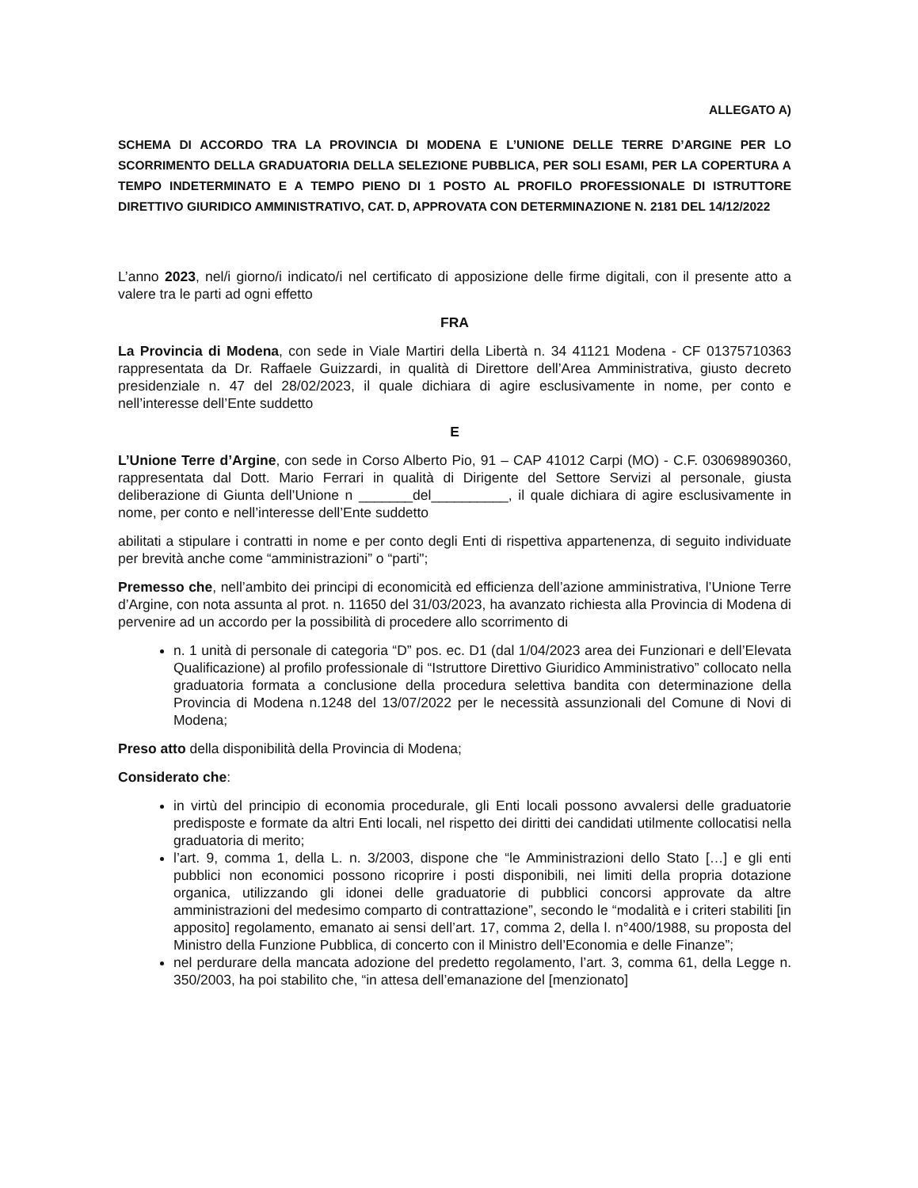ALLEGATO A)
SCHEMA DI ACCORDO TRA LA PROVINCIA DI MODENA E L’UNIONE DELLE TERRE D’ARGINE PER LO SCORRIMENTO DELLA GRADUATORIA DELLA SELEZIONE PUBBLICA, PER SOLI ESAMI, PER LA COPERTURA A TEMPO INDETERMINATO E A TEMPO PIENO DI 1 POSTO AL PROFILO PROFESSIONALE DI ISTRUTTORE DIRETTIVO GIURIDICO AMMINISTRATIVO, CAT. D, APPROVATA CON DETERMINAZIONE N. 2181 DEL 14/12/2022
L’anno 2023, nel/i giorno/i indicato/i nel certificato di apposizione delle firme digitali, con il presente atto a valere tra le parti ad ogni effetto
FRA
La Provincia di Modena, con sede in Viale Martiri della Libertà n. 34 41121 Modena - CF 01375710363 rappresentata da Dr. Raffaele Guizzardi, in qualità di Direttore dell’Area Amministrativa, giusto decreto presidenziale n. 47 del 28/02/2023, il quale dichiara di agire esclusivamente in nome, per conto e nell’interesse dell’Ente suddetto
E
L’Unione Terre d’Argine, con sede in Corso Alberto Pio, 91 – CAP 41012 Carpi (MO) - C.F. 03069890360, rappresentata dal Dott. Mario Ferrari in qualità di Dirigente del Settore Servizi al personale, giusta deliberazione di Giunta dell’Unione n _______del__________, il quale dichiara di agire esclusivamente in nome, per conto e nell’interesse dell’Ente suddetto
abilitati a stipulare i contratti in nome e per conto degli Enti di rispettiva appartenenza, di seguito individuate per brevità anche come “amministrazioni” o “parti";
Premesso che, nell’ambito dei principi di economicità ed efficienza dell’azione amministrativa, l’Unione Terre d’Argine, con nota assunta al prot. n. 11650 del 31/03/2023, ha avanzato richiesta alla Provincia di Modena di pervenire ad un accordo per la possibilità di procedere allo scorrimento di
n. 1 unità di personale di categoria “D” pos. ec. D1 (dal 1/04/2023 area dei Funzionari e dell’Elevata Qualificazione) al profilo professionale di “Istruttore Direttivo Giuridico Amministrativo” collocato nella graduatoria formata a conclusione della procedura selettiva bandita con determinazione della Provincia di Modena n.1248 del 13/07/2022 per le necessità assunzionali del Comune di Novi di Modena;
Preso atto della disponibilità della Provincia di Modena;
Considerato che:
in virtù del principio di economia procedurale, gli Enti locali possono avvalersi delle graduatorie predisposte e formate da altri Enti locali, nel rispetto dei diritti dei candidati utilmente collocatisi nella graduatoria di merito;
l’art. 9, comma 1, della L. n. 3/2003, dispone che “le Amministrazioni dello Stato […] e gli enti pubblici non economici possono ricoprire i posti disponibili, nei limiti della propria dotazione organica, utilizzando gli idonei delle graduatorie di pubblici concorsi approvate da altre amministrazioni del medesimo comparto di contrattazione”, secondo le “modalità e i criteri stabiliti [in apposito] regolamento, emanato ai sensi dell’art. 17, comma 2, della l. n°400/1988, su proposta del Ministro della Funzione Pubblica, di concerto con il Ministro dell’Economia e delle Finanze”;
nel perdurare della mancata adozione del predetto regolamento, l’art. 3, comma 61, della Legge n. 350/2003, ha poi stabilito che, “in attesa dell’emanazione del [menzionato]